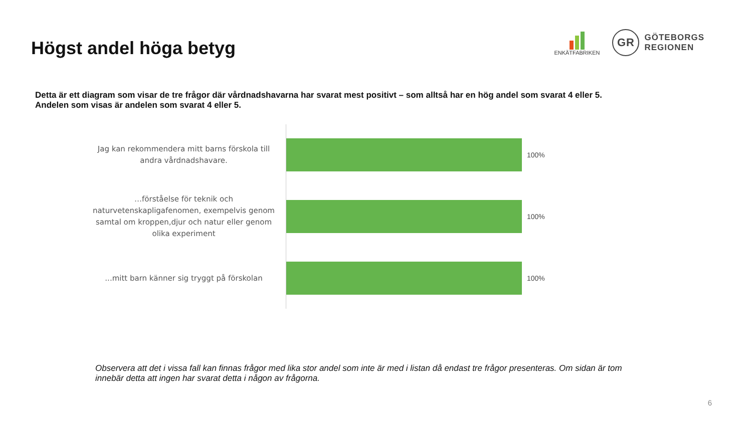Högst andel höga betyg
ENKÄTFABRIKEN
GR
GÖTEBORGS
REGIONEN
Detta är ett diagram som visar de tre frågor där vårdnadshavarna har svarat mest positivt – som alltså har en hög andel som svarat 4 eller 5.
Andelen som visas är andelen som svarat 4 eller 5.
Jag kan rekommendera mitt barns förskola till andra vårdnadshavare.
100%
…förståelse för teknik och naturvetenskapligafenomen, exempelvis genom samtal om kroppen,djur och natur eller genom olika experiment
100%
...mitt barn känner sig tryggt på förskolan
100%
Observera att det i vissa fall kan finnas frågor med lika stor andel som inte är med i listan då endast tre frågor presenteras. Om sidan är tom innebär detta att ingen har svarat detta i någon av frågorna.
6